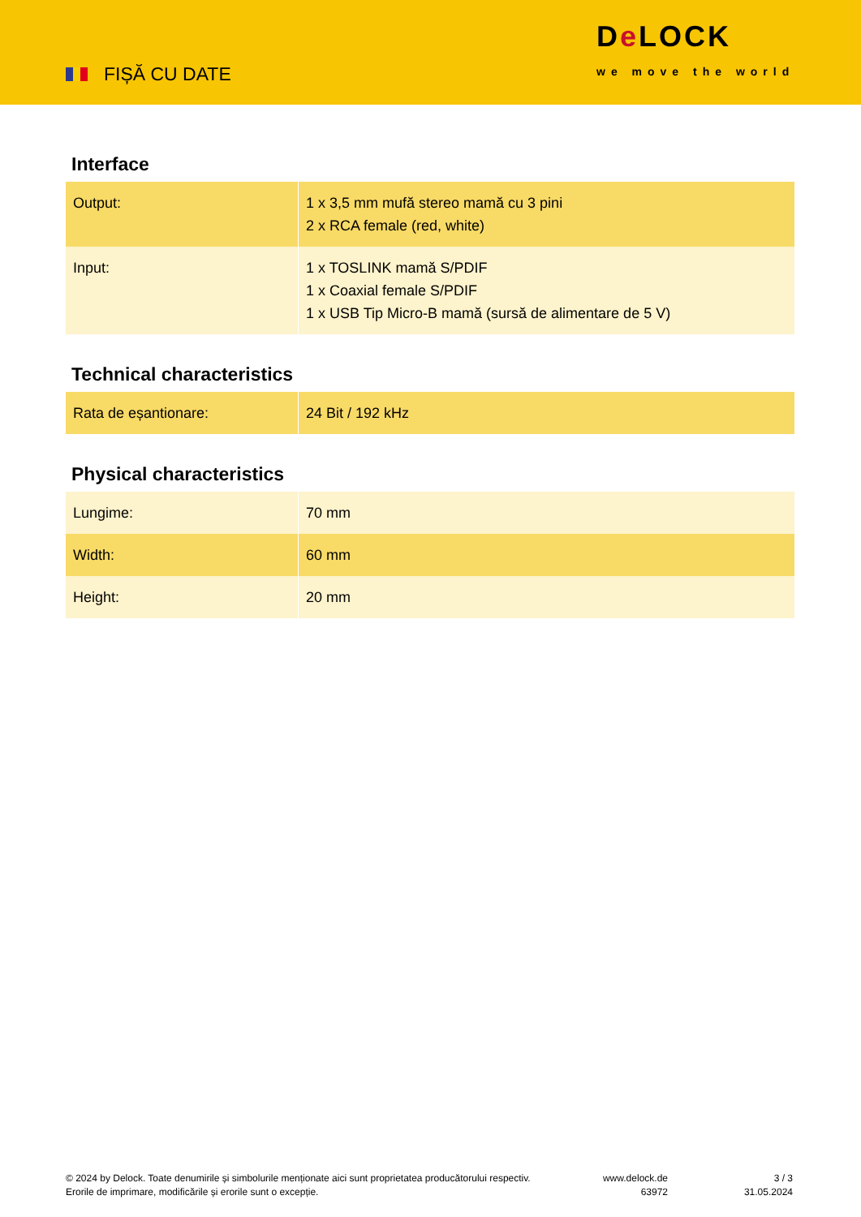FIȘĂ CU DATE
De LOCK
we move the world
Interface
| Output: | 1 x 3,5 mm mufă stereo mamă cu 3 pini 2 x RCA female (red, white) |
| Input: | 1 x TOSLINK mamă S/PDIF 1 x Coaxial female S/PDIF 1 x USB Tip Micro-B mamă (sursă de alimentare de 5 V) |
Technical characteristics
| Rata de eșantionare: | 24 Bit / 192 kHz |
Physical characteristics
| Lungime: | 70 mm |
| Width: | 60 mm |
| Height: | 20 mm |
© 2024 by Delock. Toate denumirile și simbolurile menționate aici sunt proprietatea producătorului respectiv. Erorile de imprimare, modificările și erorile sunt o excepție.
www.delock.de
63972
3 / 3
31.05.2024